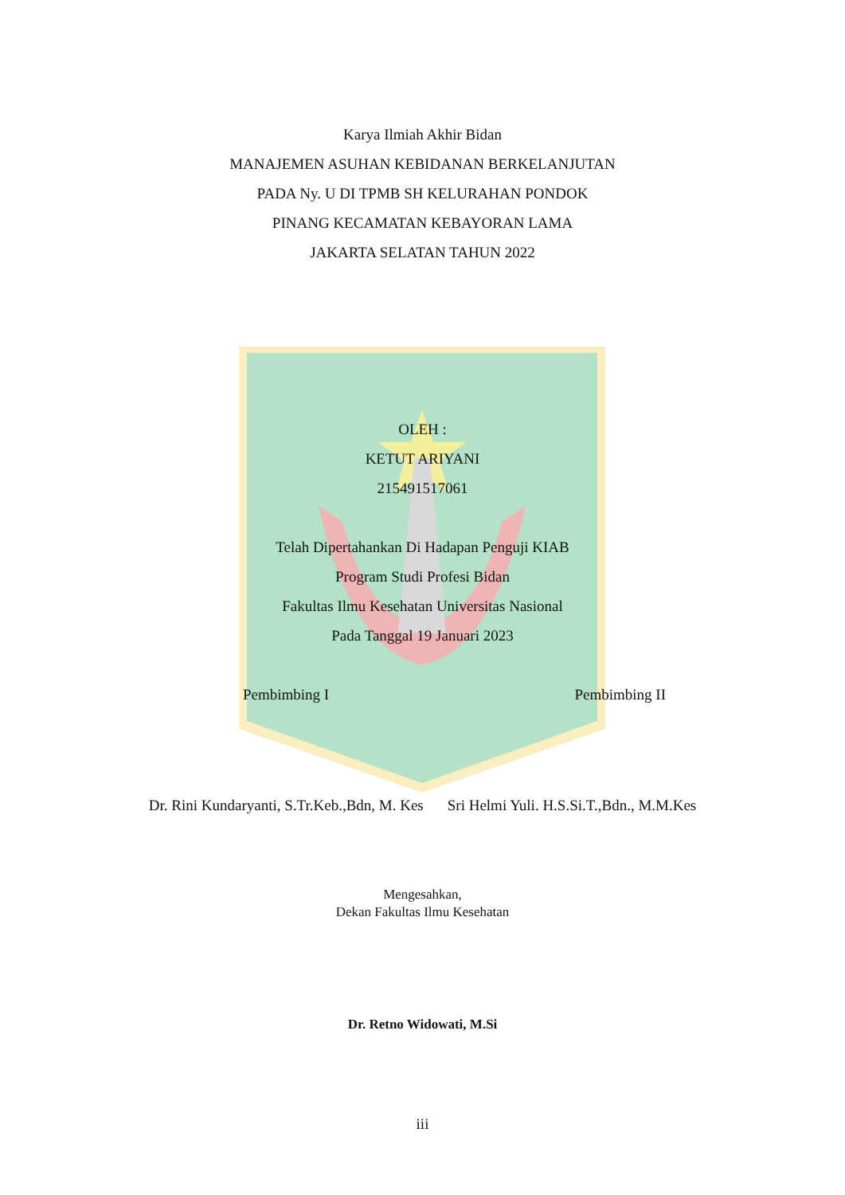Karya Ilmiah Akhir Bidan
MANAJEMEN ASUHAN KEBIDANAN BERKELANJUTAN
PADA Ny. U DI TPMB SH KELURAHAN PONDOK
PINANG KECAMATAN KEBAYORAN LAMA
JAKARTA SELATAN TAHUN 2022
OLEH :
KETUT ARIYANI
215491517061
Telah Dipertahankan Di Hadapan Penguji KIAB
Program Studi Profesi Bidan
Fakultas Ilmu Kesehatan Universitas Nasional
Pada Tanggal 19 Januari 2023
Pembimbing I Pembimbing II
Dr. Rini Kundaryanti, S.Tr.Keb.,Bdn, M. Kes Sri Helmi Yuli. H.S.Si.T.,Bdn., M.M.Kes
Mengesahkan,
Dekan Fakultas Ilmu Kesehatan
Dr. Retno Widowati, M.Si
iii